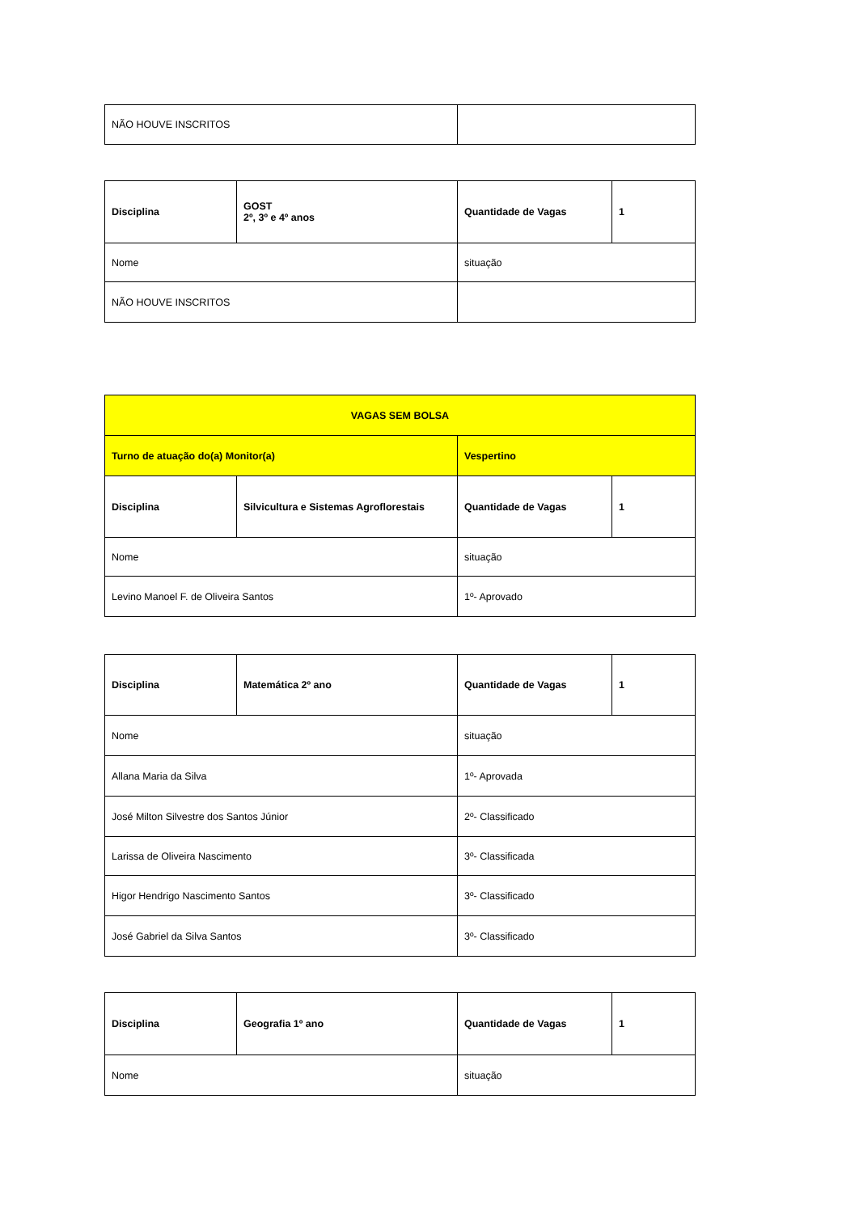| NÃO HOUVE INSCRITOS | |
| Disciplina | GOST 2º, 3º e 4º anos | Quantidade de Vagas | 1 |
| Nome | | situação | |
| NÃO HOUVE INSCRITOS | | | |
| VAGAS SEM BOLSA | | | |
| Turno de atuação do(a) Monitor(a) | | Vespertino | |
| Disciplina | Silvicultura e Sistemas Agroflorestais | Quantidade de Vagas | 1 |
| Nome | | situação | |
| Levino Manoel F. de Oliveira Santos | | 1º- Aprovado | |
| Disciplina | Matemática 2º ano | Quantidade de Vagas | 1 |
| Nome | | situação | |
| Allana Maria da Silva | | 1º- Aprovada | |
| José Milton Silvestre dos Santos Júnior | | 2º- Classificado | |
| Larissa de Oliveira Nascimento | | 3º- Classificada | |
| Higor Hendrigo Nascimento Santos | | 3º- Classificado | |
| José Gabriel da Silva Santos | | 3º- Classificado | |
| Disciplina | Geografia 1º ano | Quantidade de Vagas | 1 |
| Nome | | situação | |